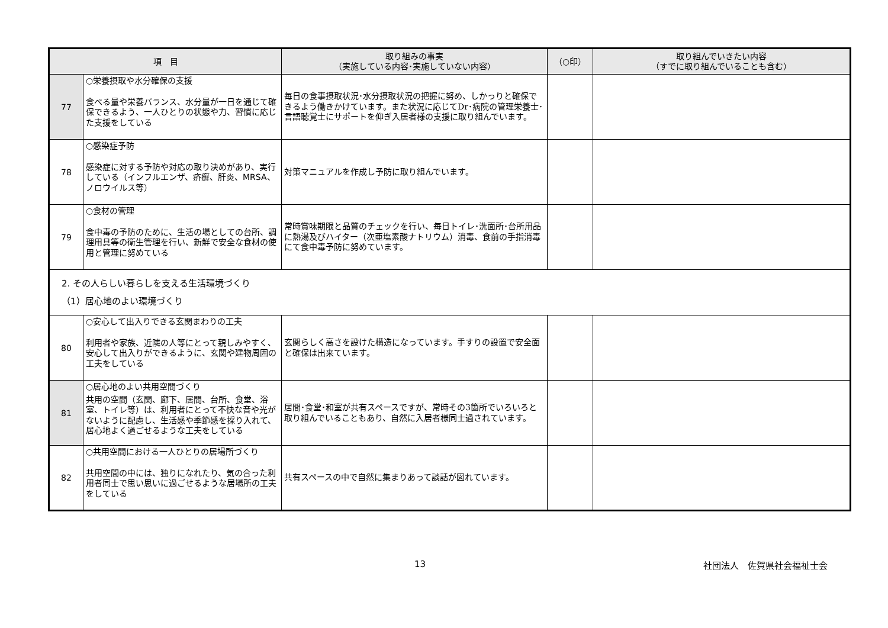| 項 目 | | 取り組みの事実 （実施している内容･実施していない内容） | （○印） | 取り組んでいきたい内容 （すでに取り組んでいることも含む） |
| --- | --- | --- | --- | --- |
| 77 | ○栄養摂取や水分確保の支援 食べる量や栄養バランス、水分量が一日を通じて確保できるよう、一人ひとりの状態や力、習慣に応じた支援をしている | 毎日の食事摂取状況･水分摂取状況の把握に努め、しかっりと確保できるよう働きかけています。また状況に応じてDr･病院の管理栄養士･言語聴覚士にサポートを仰ぎ入居者様の支援に取り組んでいます。 | | |
| 78 | ○感染症予防 感染症に対する予防や対応の取り決めがあり、実行している（インフルエンザ、疥癬、肝炎、MRSA、ノロウイルス等） | 対策マニュアルを作成し予防に取り組んでいます。 | | |
| 79 | ○食材の管理 食中毒の予防のために、生活の場としての台所、調理用具等の衛生管理を行い、新鮮で安全な食材の使用と管理に努めている | 常時賞味期限と品質のチェックを行い、毎日トイレ･洗面所･台所用品に熱湯及びハイター（次亜塩素酸ナトリウム）消毒、食前の手指消毒にて食中毒予防に努めています。 | | |
| 2. その人らしい暮らしを支える生活環境づくり （1）居心地のよい環境づくり | | | | |
| 80 | ○安心して出入りできる玄関まわりの工夫 利用者や家族、近隣の人等にとって親しみやすく、安心して出入りができるように、玄関や建物周囲の工夫をしている | 玄関らしく高さを設けた構造になっています。手すりの設置で安全面と確保は出来ています。 | | |
| 81 | ○居心地のよい共用空間づくり 共用の空間（玄関、廊下、居間、台所、食堂、浴室、トイレ等）は、利用者にとって不快な音や光がないように配慮し、生活感や季節感を採り入れて、居心地よく過ごせるような工夫をしている | 居間･食堂･和室が共有スペースですが、常時その3箇所でいろいろと取り組んでいることもあり、自然に入居者様同士過されています。 | | |
| 82 | ○共用空間における一人ひとりの居場所づくり 共用空間の中には、独りになれたり、気の合った利用者同士で思い思いに過ごせるような居場所の工夫をしている | 共有スペースの中で自然に集まりあって談話が図れています。 | | |
13 社団法人　佐賀県社会福祉士会